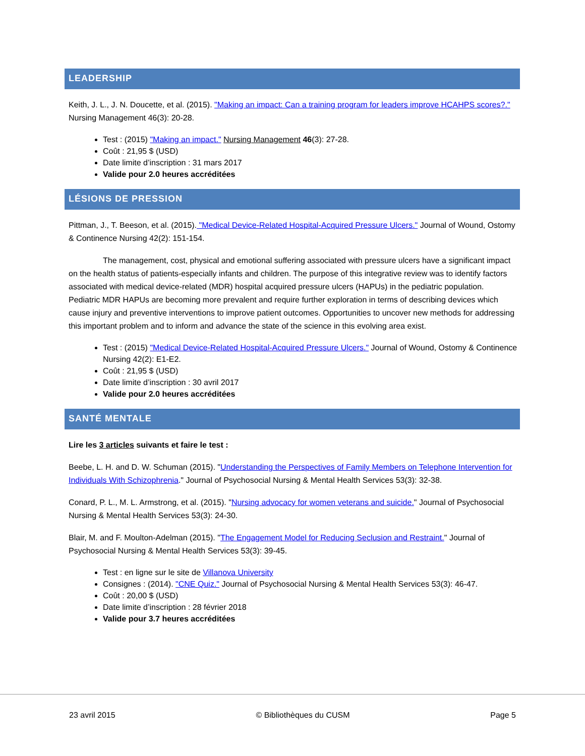LEADERSHIP
Keith, J. L., J. N. Doucette, et al. (2015). "Making an impact: Can a training program for leaders improve HCAHPS scores?." Nursing Management 46(3): 20-28.
Test : (2015) "Making an impact." Nursing Management 46(3): 27-28.
Coût : 21,95 $ (USD)
Date limite d’inscription : 31 mars 2017
Valide pour 2.0 heures accréditées
LÉSIONS DE PRESSION
Pittman, J., T. Beeson, et al. (2015). "Medical Device-Related Hospital-Acquired Pressure Ulcers." Journal of Wound, Ostomy & Continence Nursing 42(2): 151-154.
The management, cost, physical and emotional suffering associated with pressure ulcers have a significant impact on the health status of patients-especially infants and children. The purpose of this integrative review was to identify factors associated with medical device-related (MDR) hospital acquired pressure ulcers (HAPUs) in the pediatric population. Pediatric MDR HAPUs are becoming more prevalent and require further exploration in terms of describing devices which cause injury and preventive interventions to improve patient outcomes. Opportunities to uncover new methods for addressing this important problem and to inform and advance the state of the science in this evolving area exist.
Test : (2015) "Medical Device-Related Hospital-Acquired Pressure Ulcers." Journal of Wound, Ostomy & Continence Nursing 42(2): E1-E2.
Coût : 21,95 $ (USD)
Date limite d’inscription : 30 avril 2017
Valide pour 2.0 heures accréditées
SANTÉ MENTALE
Lire les 3 articles suivants et faire le test :
Beebe, L. H. and D. W. Schuman (2015). "Understanding the Perspectives of Family Members on Telephone Intervention for Individuals With Schizophrenia." Journal of Psychosocial Nursing & Mental Health Services 53(3): 32-38.
Conard, P. L., M. L. Armstrong, et al. (2015). "Nursing advocacy for women veterans and suicide." Journal of Psychosocial Nursing & Mental Health Services 53(3): 24-30.
Blair, M. and F. Moulton-Adelman (2015). "The Engagement Model for Reducing Seclusion and Restraint." Journal of Psychosocial Nursing & Mental Health Services 53(3): 39-45.
Test : en ligne sur le site de Villanova University
Consignes : (2014). "CNE Quiz." Journal of Psychosocial Nursing & Mental Health Services 53(3): 46-47.
Coût : 20,00 $ (USD)
Date limite d’inscription : 28 février 2018
Valide pour 3.7 heures accréditées
23 avril 2015 © Bibliothèques du CUSM Page 5